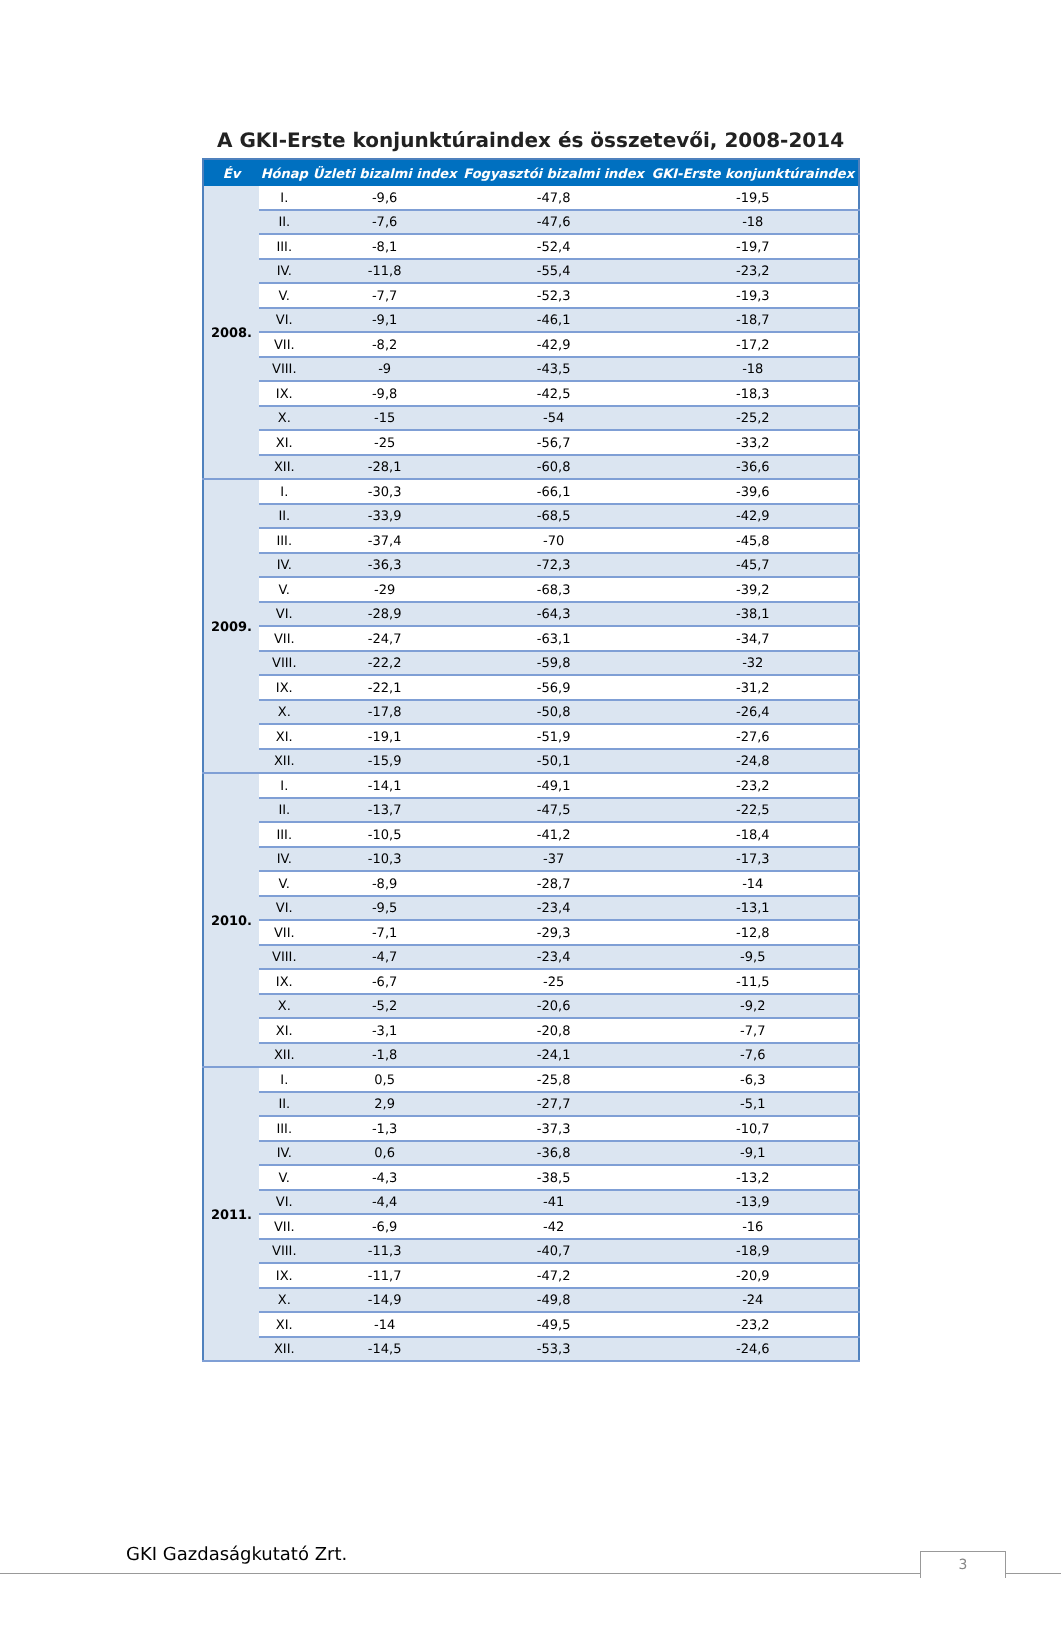A GKI-Erste konjunktúraindex és összetevői, 2008-2014
| Év | Hónap | Üzleti bizalmi index | Fogyasztói bizalmi index | GKI-Erste konjunktúraindex |
| --- | --- | --- | --- | --- |
| 2008. | I. | -9,6 | -47,8 | -19,5 |
| | II. | -7,6 | -47,6 | -18 |
| | III. | -8,1 | -52,4 | -19,7 |
| | IV. | -11,8 | -55,4 | -23,2 |
| | V. | -7,7 | -52,3 | -19,3 |
| | VI. | -9,1 | -46,1 | -18,7 |
| | VII. | -8,2 | -42,9 | -17,2 |
| | VIII. | -9 | -43,5 | -18 |
| | IX. | -9,8 | -42,5 | -18,3 |
| | X. | -15 | -54 | -25,2 |
| | XI. | -25 | -56,7 | -33,2 |
| | XII. | -28,1 | -60,8 | -36,6 |
| 2009. | I. | -30,3 | -66,1 | -39,6 |
| | II. | -33,9 | -68,5 | -42,9 |
| | III. | -37,4 | -70 | -45,8 |
| | IV. | -36,3 | -72,3 | -45,7 |
| | V. | -29 | -68,3 | -39,2 |
| | VI. | -28,9 | -64,3 | -38,1 |
| | VII. | -24,7 | -63,1 | -34,7 |
| | VIII. | -22,2 | -59,8 | -32 |
| | IX. | -22,1 | -56,9 | -31,2 |
| | X. | -17,8 | -50,8 | -26,4 |
| | XI. | -19,1 | -51,9 | -27,6 |
| | XII. | -15,9 | -50,1 | -24,8 |
| 2010. | I. | -14,1 | -49,1 | -23,2 |
| | II. | -13,7 | -47,5 | -22,5 |
| | III. | -10,5 | -41,2 | -18,4 |
| | IV. | -10,3 | -37 | -17,3 |
| | V. | -8,9 | -28,7 | -14 |
| | VI. | -9,5 | -23,4 | -13,1 |
| | VII. | -7,1 | -29,3 | -12,8 |
| | VIII. | -4,7 | -23,4 | -9,5 |
| | IX. | -6,7 | -25 | -11,5 |
| | X. | -5,2 | -20,6 | -9,2 |
| | XI. | -3,1 | -20,8 | -7,7 |
| | XII. | -1,8 | -24,1 | -7,6 |
| 2011. | I. | 0,5 | -25,8 | -6,3 |
| | II. | 2,9 | -27,7 | -5,1 |
| | III. | -1,3 | -37,3 | -10,7 |
| | IV. | 0,6 | -36,8 | -9,1 |
| | V. | -4,3 | -38,5 | -13,2 |
| | VI. | -4,4 | -41 | -13,9 |
| | VII. | -6,9 | -42 | -16 |
| | VIII. | -11,3 | -40,7 | -18,9 |
| | IX. | -11,7 | -47,2 | -20,9 |
| | X. | -14,9 | -49,8 | -24 |
| | XI. | -14 | -49,5 | -23,2 |
| | XII. | -14,5 | -53,3 | -24,6 |
GKI Gazdaságkutató Zrt. 3